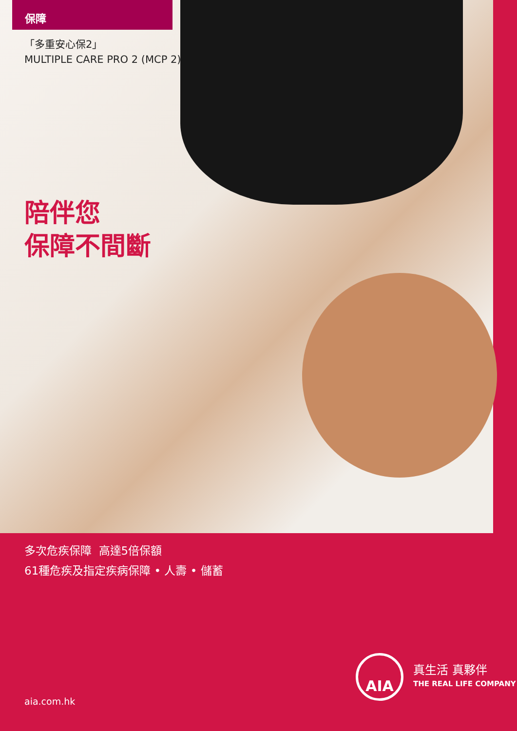保障
「多重安心保2」
MULTIPLE CARE PRO 2 (MCP 2)
陪伴您
保障不間斷
多次危疾保障 高達5倍保額
61種危疾及指定疾病保障 • 人壽 • 儲蓄
AIA
真生活 真夥伴
THE REAL LIFE COMPANY
aia.com.hk